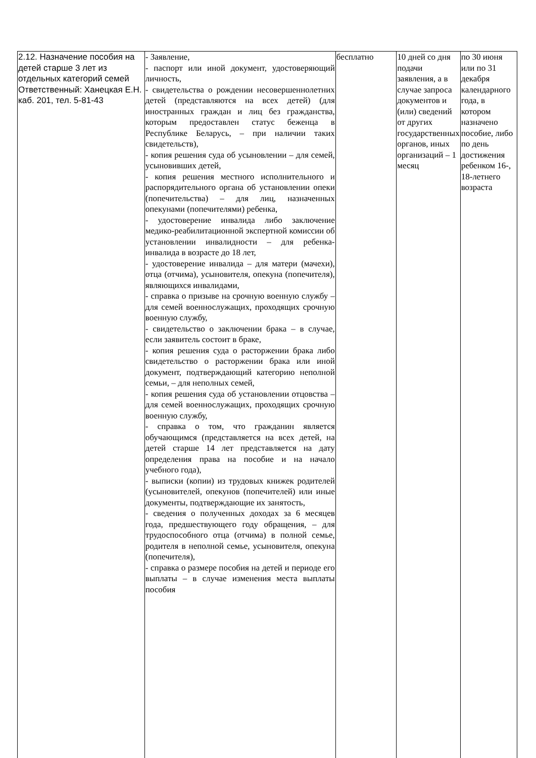| 2.12. Назначение пособия на детей старше 3 лет из отдельных категорий семей Ответственный: Ханецкая Е.Н. каб. 201, тел. 5-81-43 | - Заявление, - паспорт или иной документ, удостоверяющий личность, - свидетельства о рождении несовершеннолетних детей (представляются на всех детей) (для иностранных граждан и лиц без гражданства, которым предоставлен статус беженца в Республике Беларусь, – при наличии таких свидетельств), - копия решения суда об усыновлении – для семей, усыновивших детей, - копия решения местного исполнительного и распорядительного органа об установлении опеки (попечительства) – для лиц, назначенных опекунами (попечителями) ребенка, - удостоверение инвалида либо заключение медико-реабилитационной экспертной комиссии об установлении инвалидности – для ребенка-инвалида в возрасте до 18 лет, - удостоверение инвалида – для матери (мачехи), отца (отчима), усыновителя, опекуна (попечителя), являющихся инвалидами, - справка о призыве на срочную военную службу – для семей военнослужащих, проходящих срочную военную службу, - свидетельство о заключении брака – в случае, если заявитель состоит в браке, - копия решения суда о расторжении брака либо свидетельство о расторжении брака или иной документ, подтверждающий категорию неполной семьи, – для неполных семей, - копия решения суда об установлении отцовства – для семей военнослужащих, проходящих срочную военную службу, - справка о том, что гражданин является обучающимся (представляется на всех детей, на детей старше 14 лет представляется на дату определения права на пособие и на начало учебного года), - выписки (копии) из трудовых книжек родителей (усыновителей, опекунов (попечителей) или иные документы, подтверждающие их занятость, - сведения о полученных доходах за 6 месяцев года, предшествующего году обращения, – для трудоспособного отца (отчима) в полной семье, родителя в неполной семье, усыновителя, опекуна (попечителя), - справка о размере пособия на детей и периоде его выплаты – в случае изменения места выплаты пособия | бесплатно | 10 дней со дня подачи заявления, а в случае запроса документов и (или) сведений от других государственных органов, иных организаций – 1 месяц | по 30 июня или по 31 декабря календарного года, в котором назначено пособие, либо по день достижения ребенком 16-, 18-летнего возраста |